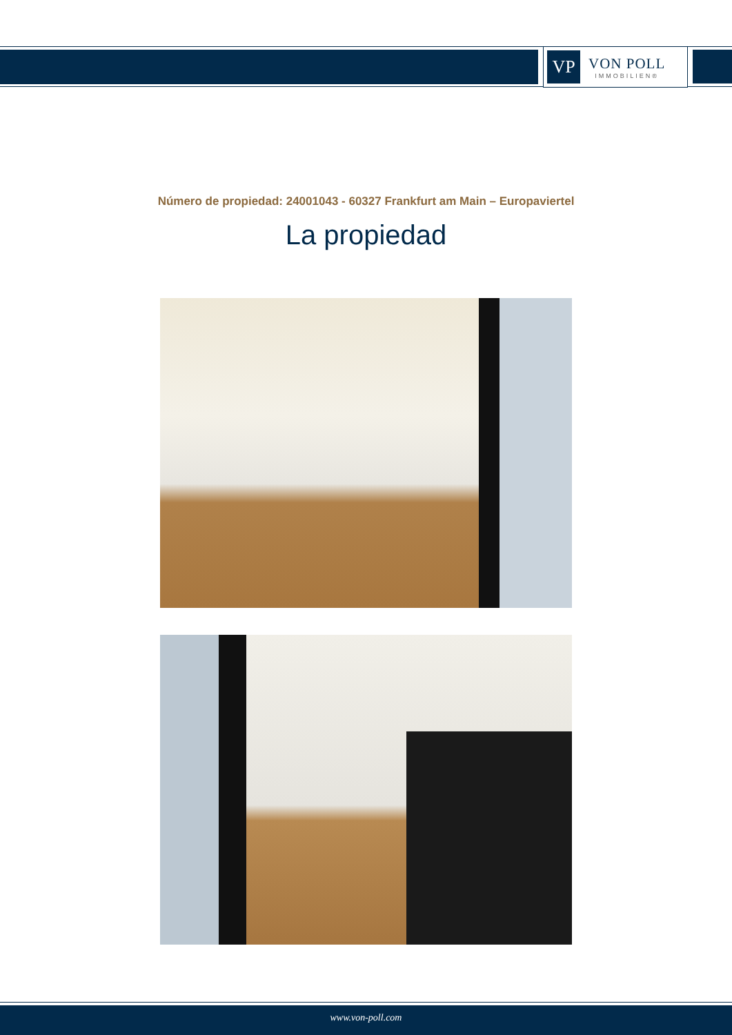VP
VON POLL
IMMOBILIEN®
Número de propiedad: 24001043 - 60327 Frankfurt am Main – Europaviertel
La propiedad
www.von-poll.com